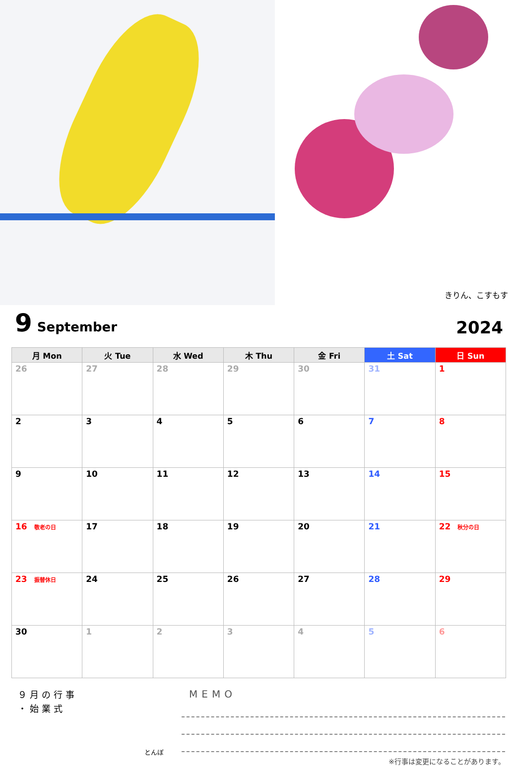きりん、こすもす
9 September
2024
| 月 Mon | 火 Tue | 水 Wed | 木 Thu | 金 Fri | 土 Sat | 日 Sun |
| --- | --- | --- | --- | --- | --- | --- |
| 26 | 27 | 28 | 29 | 30 | 31 | 1 |
| 2 | 3 | 4 | 5 | 6 | 7 | 8 |
| 9 | 10 | 11 | 12 | 13 | 14 | 15 |
| 16 敬老の日 | 17 | 18 | 19 | 20 | 21 | 22 秋分の日 |
| 23 振替休日 | 24 | 25 | 26 | 27 | 28 | 29 |
| 30 | 1 | 2 | 3 | 4 | 5 | 6 |
９月の行事
・始業式
とんぼ
MEMO
※行事は変更になることがあります。